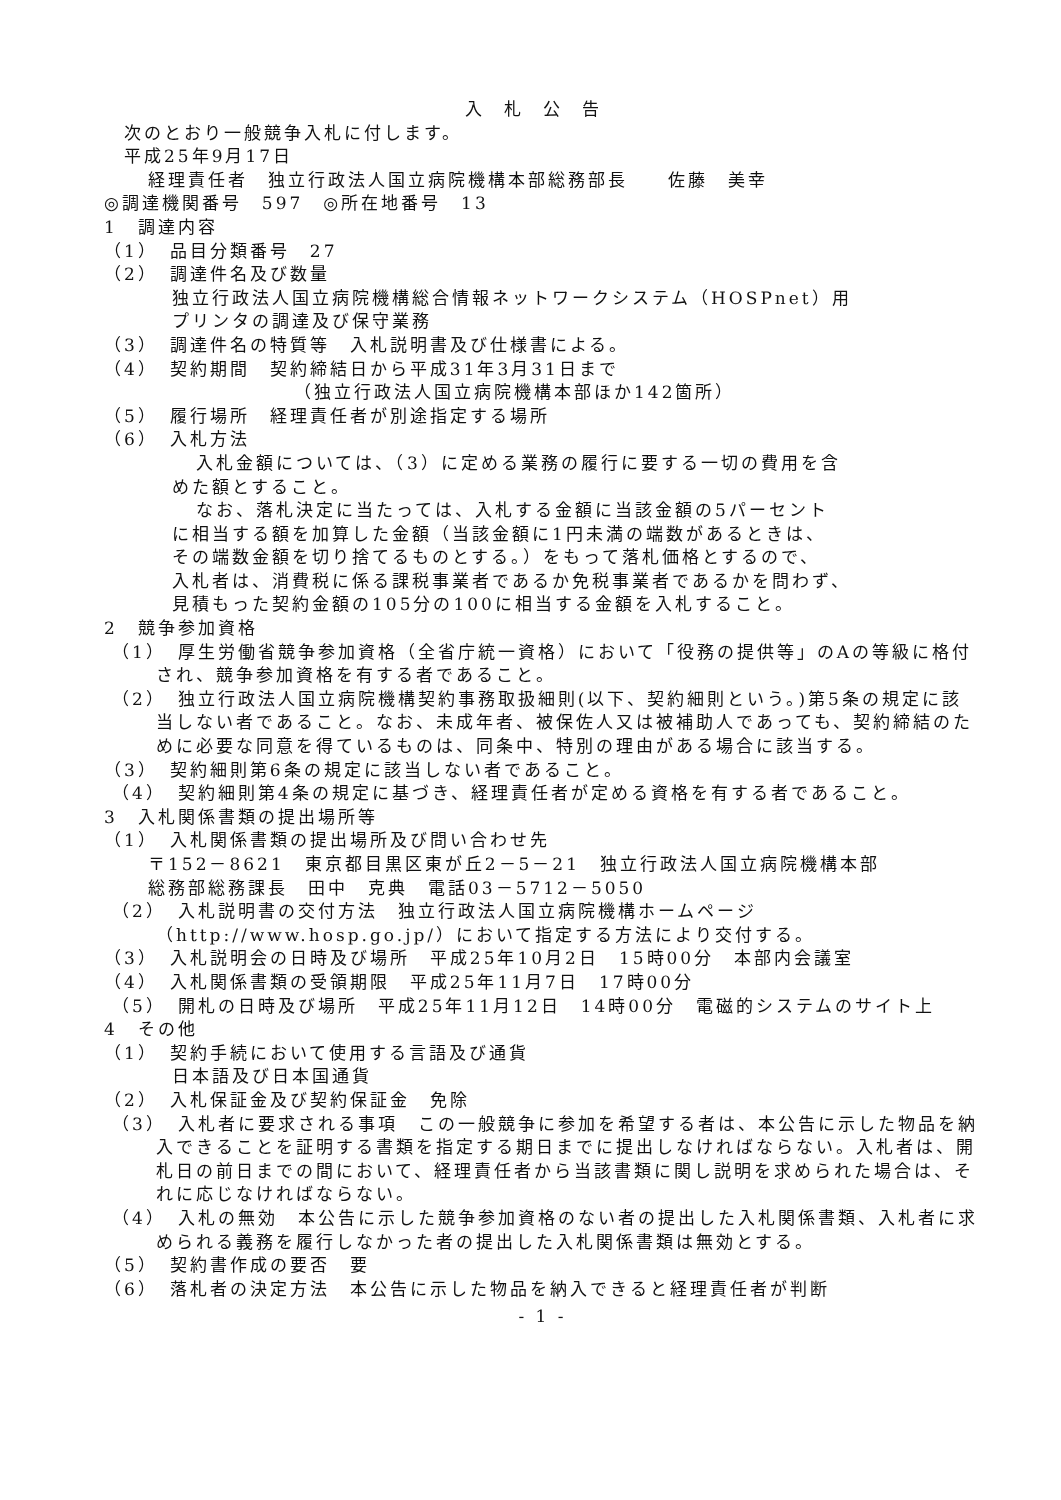入札公告
次のとおり一般競争入札に付します。
平成25年9月17日
経理責任者　独立行政法人国立病院機構本部総務部長　　佐藤　美幸
◎調達機関番号　597　◎所在地番号　13
1　調達内容
（1）　品目分類番号　27
（2）　調達件名及び数量
独立行政法人国立病院機構総合情報ネットワークシステム（HOSPnet）用
プリンタの調達及び保守業務
（3）　調達件名の特質等　入札説明書及び仕様書による。
（4）　契約期間　契約締結日から平成31年3月31日まで
（独立行政法人国立病院機構本部ほか142箇所）
（5）　履行場所　経理責任者が別途指定する場所
（6）　入札方法
入札金額については、（3）に定める業務の履行に要する一切の費用を含
めた額とすること。
なお、落札決定に当たっては、入札する金額に当該金額の5パーセント
に相当する額を加算した金額（当該金額に1円未満の端数があるときは、
その端数金額を切り捨てるものとする。）をもって落札価格とするので、
入札者は、消費税に係る課税事業者であるか免税事業者であるかを問わず、
見積もった契約金額の105分の100に相当する金額を入札すること。
2　競争参加資格
（1）　厚生労働省競争参加資格（全省庁統一資格）において「役務の提供等」のAの等級に格付され、競争参加資格を有する者であること。
（2）　独立行政法人国立病院機構契約事務取扱細則(以下、契約細則という。)第5条の規定に該当しない者であること。なお、未成年者、被保佐人又は被補助人であっても、契約締結のために必要な同意を得ているものは、同条中、特別の理由がある場合に該当する。
（3）　契約細則第6条の規定に該当しない者であること。
（4）　契約細則第4条の規定に基づき、経理責任者が定める資格を有する者であること。
3　入札関係書類の提出場所等
（1）　入札関係書類の提出場所及び問い合わせ先
〒152－8621　東京都目黒区東が丘2－5－21　独立行政法人国立病院機構本部
総務部総務課長　田中　克典　電話03－5712－5050
（2）　入札説明書の交付方法　独立行政法人国立病院機構ホームページ（http://www.hosp.go.jp/）において指定する方法により交付する。
（3）　入札説明会の日時及び場所　平成25年10月2日　15時00分　本部内会議室
（4）　入札関係書類の受領期限　平成25年11月7日　17時00分
（5）　開札の日時及び場所　平成25年11月12日　14時00分　電磁的システムのサイト上
4　その他
（1）　契約手続において使用する言語及び通貨
日本語及び日本国通貨
（2）　入札保証金及び契約保証金　免除
（3）　入札者に要求される事項　この一般競争に参加を希望する者は、本公告に示した物品を納入できることを証明する書類を指定する期日までに提出しなければならない。入札者は、開札日の前日までの間において、経理責任者から当該書類に関し説明を求められた場合は、それに応じなければならない。
（4）　入札の無効　本公告に示した競争参加資格のない者の提出した入札関係書類、入札者に求められる義務を履行しなかった者の提出した入札関係書類は無効とする。
（5）　契約書作成の要否　要
（6）　落札者の決定方法　本公告に示した物品を納入できると経理責任者が判断
- 1 -